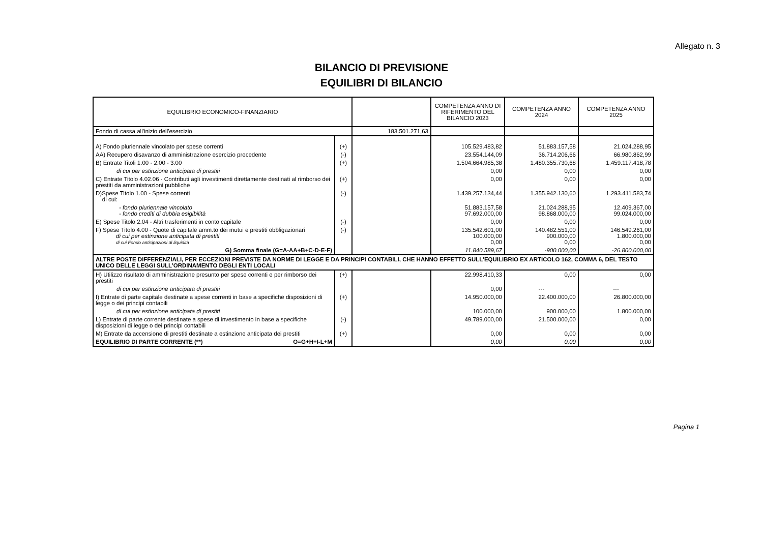Allegato n. 3
BILANCIO DI PREVISIONE
EQUILIBRI DI BILANCIO
| EQUILIBRIO ECONOMICO-FINANZIARIO | | | COMPETENZA ANNO DI RIFERIMENTO DEL BILANCIO 2023 | COMPETENZA ANNO 2024 | COMPETENZA ANNO 2025 |
| --- | --- | --- | --- | --- | --- |
| Fondo di cassa all'inizio dell'esercizio | | 183.501.271,63 | | | |
| A) Fondo pluriennale vincolato per spese correnti | (+) | | 105.529.483,82 | 51.883.157,58 | 21.024.288,95 |
| AA) Recupero disavanzo di amministrazione esercizio precedente | (-) | | 23.554.144,09 | 36.714.206,66 | 66.980.862,99 |
| B) Entrate Titoli 1.00 - 2.00 - 3.00 | (+) | | 1.504.664.985,38 | 1.480.355.730,68 | 1.459.117.418,78 |
| di cui per estinzione anticipata di prestiti | | | 0,00 | 0,00 | 0,00 |
| C) Entrate Titolo 4.02.06 - Contributi agli investimenti direttamente destinati al rimborso dei prestiti da amministrazioni pubbliche | (+) | | 0,00 | 0,00 | 0,00 |
| D)Spese Titolo 1.00 - Spese correnti di cui: | (-) | | 1.439.257.134,44 | 1.355.942.130,60 | 1.293.411.583,74 |
| - fondo pluriennale vincolato - fondo crediti di dubbia esigibilità | | | 51.883.157,58 97.692.000,00 | 21.024.288,95 98.868.000,00 | 12.409.367,00 99.024.000,00 |
| E) Spese Titolo 2.04 - Altri trasferimenti in conto capitale | (-) | | 0,00 | 0,00 | 0,00 |
| F) Spese Titolo 4.00 - Quote di capitale amm.to dei mutui e prestiti obbligazionari di cui per estinzione anticipata di prestiti di cui Fondo anticipazioni di liquidità | (-) | | 135.542.601,00 100.000,00 0,00 | 140.482.551,00 900.000,00 0,00 | 146.549.261,00 1.800.000,00 0,00 |
| G) Somma finale (G=A-AA+B+C-D-E-F) | | | 11.840.589,67 | -900.000,00 | -26.800.000,00 |
| ALTRE POSTE DIFFERENZIALI, PER ECCEZIONI PREVISTE DA NORME DI LEGGE E DA PRINCIPI CONTABILI, CHE HANNO EFFETTO SULL’EQUILIBRIO EX ARTICOLO 162, COMMA 6, DEL TESTO UNICO DELLE LEGGI SULL’ORDINAMENTO DEGLI ENTI LOCALI | | | | | |
| H) Utilizzo risultato di amministrazione presunto per spese correnti e per rimborso dei prestiti | (+) | | 22.998.410,33 | 0,00 | 0,00 |
| di cui per estinzione anticipata di prestiti | | | 0,00 | --- | --- |
| I) Entrate di parte capitale destinate a spese correnti in base a specifiche disposizioni di legge o dei principi contabili | (+) | | 14.950.000,00 | 22.400.000,00 | 26.800.000,00 |
| di cui per estinzione anticipata di prestiti | | | 100.000,00 | 900.000,00 | 1.800.000,00 |
| L) Entrate di parte corrente destinate a spese di investimento in base a specifiche disposizioni di legge o dei principi contabili | (-) | | 49.789.000,00 | 21.500.000,00 | 0,00 |
| M) Entrate da accensione di prestiti destinate a estinzione anticipata dei prestiti | (+) | | 0,00 | 0,00 | 0,00 |
| EQUILIBRIO DI PARTE CORRENTE (**) O=G+H+I-L+M | | | 0,00 | 0,00 | 0,00 |
Pagina 1